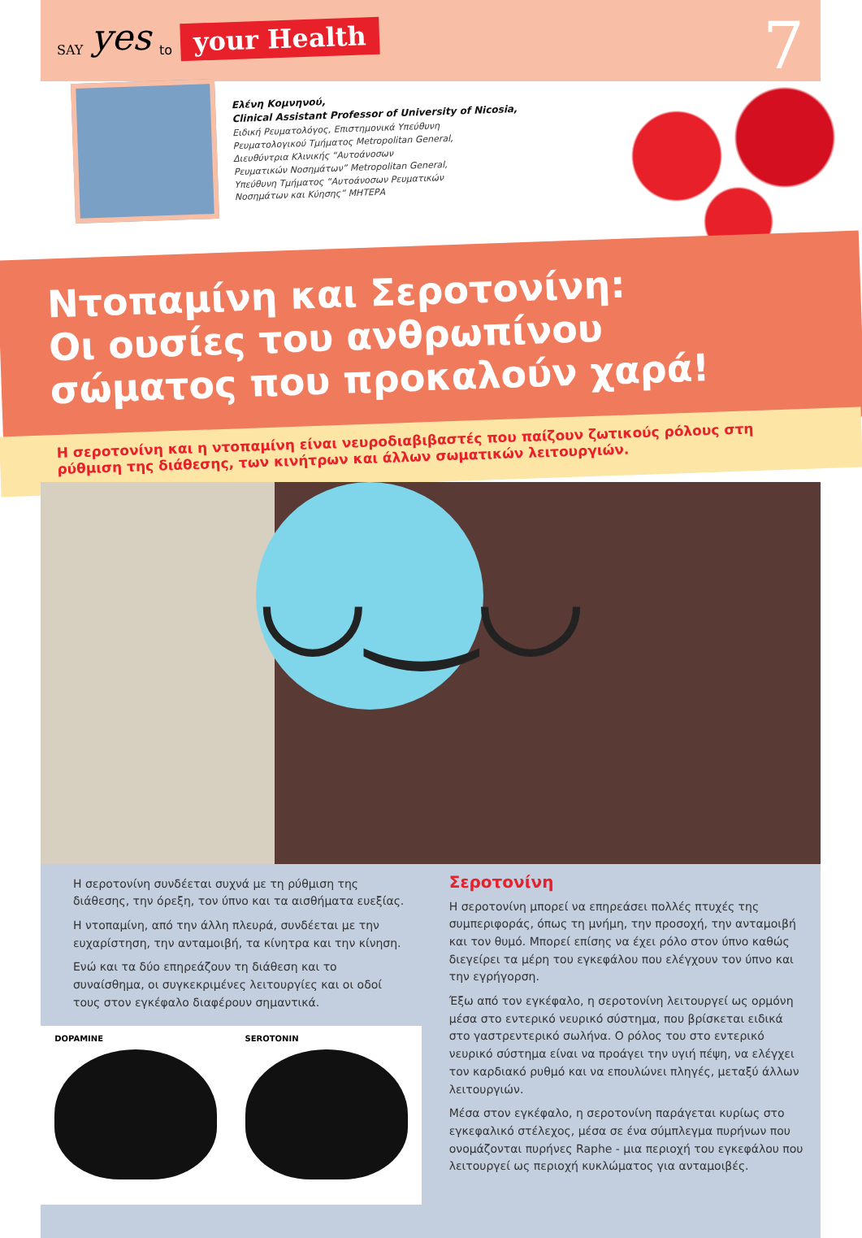SAY yes to your Health
7
Ελένη Κομνηνού,
Clinical Assistant Professor of University of Nicosia,
Ειδική Ρευματολόγος, Επιστημονικά Υπεύθυνη
Ρευματολογικού Τμήματος Metropolitan General,
Διευθύντρια Κλινικής “Αυτοάνοσων
Ρευματικών Νοσημάτων” Metropolitan General,
Υπεύθυνη Τμήματος “Αυτοάνοσων Ρευματικών
Νοσημάτων και Κύησης” ΜΗΤΕΡΑ
Ντοπαμίνη και Σεροτονίνη:
Οι ουσίες του ανθρωπίνου
σώματος που προκαλούν χαρά!
Η σεροτονίνη και η ντοπαμίνη είναι νευροδιαβιβαστές που παίζουν ζωτικούς ρόλους στη ρύθμιση της διάθεσης, των κινήτρων και άλλων σωματικών λειτουργιών.
◡‿◡
Η σεροτονίνη συνδέεται συχνά με τη ρύθμιση της διάθεσης, την όρεξη, τον ύπνο και τα αισθήματα ευεξίας.
Η ντοπαμίνη, από την άλλη πλευρά, συνδέεται με την ευχαρίστηση, την ανταμοιβή, τα κίνητρα και την κίνηση.
Ενώ και τα δύο επηρεάζουν τη διάθεση και το συναίσθημα, οι συγκεκριμένες λειτουργίες και οι οδοί τους στον εγκέφαλο διαφέρουν σημαντικά.
DOPAMINE SEROTONIN
Σεροτονίνη
Η σεροτονίνη μπορεί να επηρεάσει πολλές πτυχές της συμπεριφοράς, όπως τη μνήμη, την προσοχή, την ανταμοιβή και τον θυμό. Μπορεί επίσης να έχει ρόλο στον ύπνο καθώς διεγείρει τα μέρη του εγκεφάλου που ελέγχουν τον ύπνο και την εγρήγορση.
Έξω από τον εγκέφαλο, η σεροτονίνη λειτουργεί ως ορμόνη μέσα στο εντερικό νευρικό σύστημα, που βρίσκεται ειδικά στο γαστρεντερικό σωλήνα. Ο ρόλος του στο εντερικό νευρικό σύστημα είναι να προάγει την υγιή πέψη, να ελέγχει τον καρδιακό ρυθμό και να επουλώνει πληγές, μεταξύ άλλων λειτουργιών.
Μέσα στον εγκέφαλο, η σεροτονίνη παράγεται κυρίως στο εγκεφαλικό στέλεχος, μέσα σε ένα σύμπλεγμα πυρήνων που ονομάζονται πυρήνες Raphe - μια περιοχή του εγκεφάλου που λειτουργεί ως περιοχή κυκλώματος για ανταμοιβές.